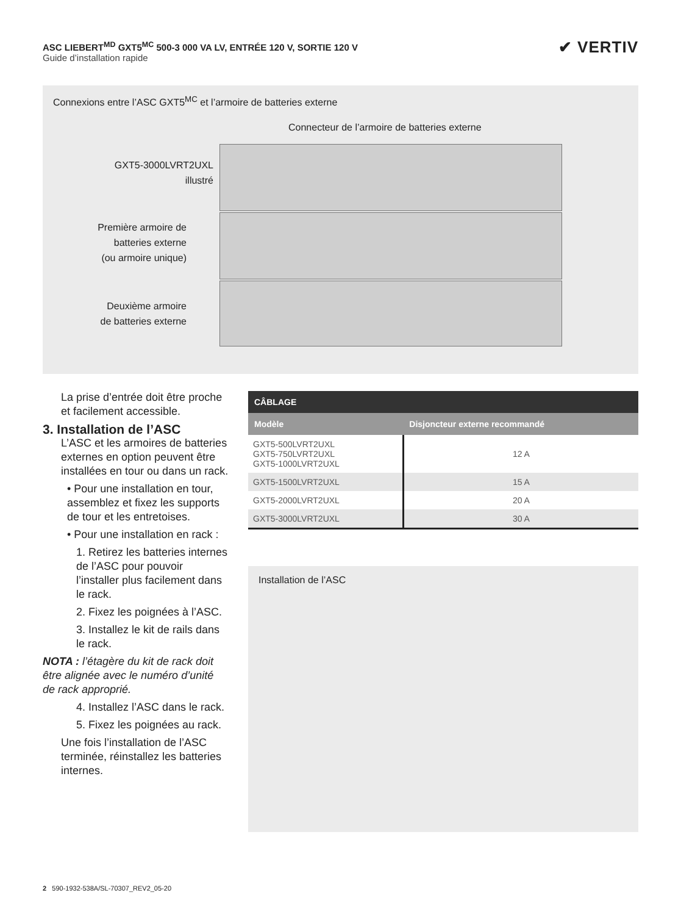ASC LIEBERT<sup>MD</sup> GXT5<sup>MC</sup> 500-3 000 VA LV, ENTRÉE 120 V, SORTIE 120 V
Guide d’installation rapide
✔ VERTIV
Connexions entre l’ASC GXT5<sup>MC</sup> et l’armoire de batteries externe
Connecteur de l’armoire de batteries externe
GXT5-3000LVRT2UXL
illustré
Première armoire de
batteries externe
(ou armoire unique)
Deuxième armoire
de batteries externe
La prise d’entrée doit être proche et facilement accessible.
3. Installation de l’ASC
L’ASC et les armoires de batteries externes en option peuvent être installées en tour ou dans un rack.
• Pour une installation en tour, assemblez et fixez les supports de tour et les entretoises.
• Pour une installation en rack :
1. Retirez les batteries internes de l’ASC pour pouvoir l’installer plus facilement dans le rack.
2. Fixez les poignées à l’ASC.
3. Installez le kit de rails dans le rack.
NOTA : l’étagère du kit de rack doit être alignée avec le numéro d’unité de rack approprié.
4. Installez l’ASC dans le rack.
5. Fixez les poignées au rack.
Une fois l’installation de l’ASC terminée, réinstallez les batteries internes.
| CÂBLAGE | |
| --- | --- |
| Modèle | Disjoncteur externe recommandé |
| GXT5-500LVRT2UXL GXT5-750LVRT2UXL GXT5-1000LVRT2UXL | 12 A |
| GXT5-1500LVRT2UXL | 15 A |
| GXT5-2000LVRT2UXL | 20 A |
| GXT5-3000LVRT2UXL | 30 A |
Installation de l’ASC
2 590-1932-538A/SL-70307_REV2_05-20